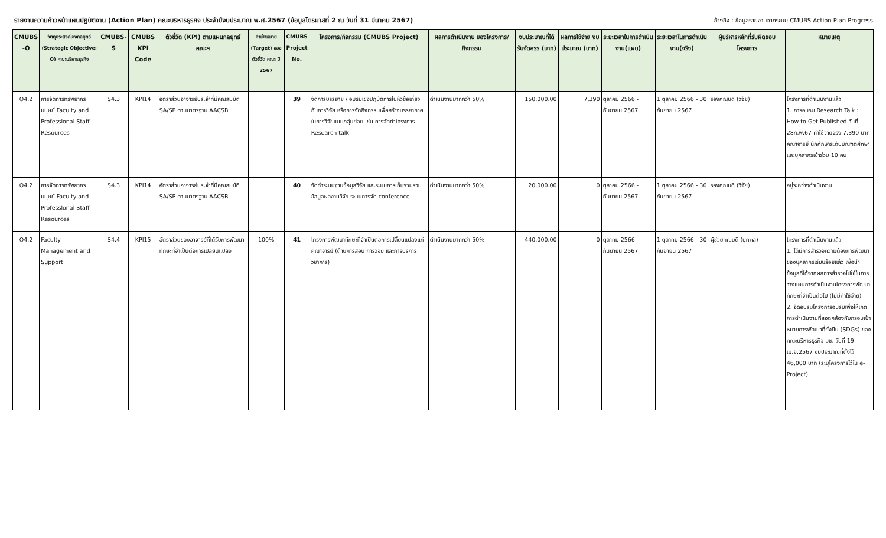รายงานความก้าวหน้าแผนปฏิบัติงาน (Action Plan) คณะบริหารธุรกิจ ประจำปีงบประมาณ พ.ศ.2567 (ข้อมูลไตรมาสที่ 2 ณ วันที่ 31 มีนาคม 2567) อ้างอิง : ข้อมูลรายงานจากระบบ CMUBS Action Plan Progress
| CMUBS -O | วัตถุประสงค์เชิงกลยุทธ์ (Strategic Objective: O) คณะบริหารธุรกิจ | CMUBS-S | CMUBS KPI Code | ตัวชี้วัด (KPI) ตามแผนกลยุทธ์คณะฯ | ค่าเป้าหมาย (Target) ของตัวชี้วัด คณะ ปี 2567 | CMUBS Project No. | โครงการ/กิจกรรม (CMUBS Project) | ผลการดำเนินงาน ของโครงการ/กิจกรรม | งบประมาณที่ได้รับจัดสรร (บาท) | ผลการใช้จ่าย งบประมาณ (บาท) | ระยะเวลาในการดำเนินงาน(แผน) | ระยะเวลาในการดำเนินงาน(จริง) | ผู้บริหารหลักที่รับผิดชอบโครงการ | หมายเหตุ |
| --- | --- | --- | --- | --- | --- | --- | --- | --- | --- | --- | --- | --- | --- | --- |
| O4.2 | การจัดการทรัพยากรมนุษย์ Faculty and Professlonal Staff Resources | S4.3 | KPI14 | อัตราส่วนอาจารย์ประจำที่มีคุณสมบัติ SA/SP ตามมาตรฐาน AACSB | | 39 | จัดการบรรยาย / อบรมเชิงปฏิบัติการในหัวข้อเกี่ยวกับการวิจัย หรือการจัดกิจกรรมเพื่อสร้างบรรยากาศในการวิจัยแบบกลุ่มย่อย เช่น การจัดทำโครงการ Research talk | ดำเนินงานมากกว่า 50% | 150,000.00 | 7,390 | ตุลาคม 2566 - กันยายน 2567 | 1 ตุลาคม 2566 - 30 กันยายน 2567 | รองคณบดี (วิจัย) | โครงการที่ดำเนินงานแล้ว 1. การอบรม Research Talk : How to Get Published วันที่ 28ก.พ.67 ค่าใช้จ่ายจริง 7,390 บาท คณาจารย์ นักศึกษาระดับบัณฑิตศึกษาและบุคลากรเข้าร่วม 10 คน |
| O4.2 | การจัดการทรัพยากรมนุษย์ Faculty and Professlonal Staff Resources | S4.3 | KPI14 | อัตราส่วนอาจารย์ประจำที่มีคุณสมบัติ SA/SP ตามมาตรฐาน AACSB | | 40 | จัดทำระบบฐานข้อมูลวิจัย และระบบการเก็บรวมรวมข้อมูลผลงานวิจัย ระบบการจัด conference | ดำเนินงานมากกว่า 50% | 20,000.00 | 0 | ตุลาคม 2566 - กันยายน 2567 | 1 ตุลาคม 2566 - 30 กันยายน 2567 | รองคณบดี (วิจัย) | อยู่ระหว่างดำเนินงาน |
| O4.2 | Faculty Management and Support | S4.4 | KPI15 | อัตราส่วนของอาจารย์ที่ได้รับการพัฒนาทักษะที่จำเป็นต่อการเปลี่ยนแปลง | 100% | 41 | โครงการพัฒนาทักษะที่จำเป็นต่อการเปลี่ยนแปลงแก่คณาจารย์ (ด้านการสอน การวิจัย และการบริการวิชาการ) | ดำเนินงานมากกว่า 50% | 440,000.00 | 0 | ตุลาคม 2566 - กันยายน 2567 | 1 ตุลาคม 2566 - 30 กันยายน 2567 | ผู้ช่วยคณบดี (บุคคล) | โครงการที่ดำเนินงานแล้ว 1. ได้มีการสำรวจความต้องการพัฒนาของบุคลากรเรียบร้อยแล้ว เพื่อนำข้อมูลที่ได้จากผลการสำรวจไปใช้ในการวางแผนการดำเนินงานโครงการพัฒนาทักษะที่จำเป็นต่อไป (ไม่มีค่าใช้จ่าย) 2. จัดอบรมโครงการอบรมเพื่อให้เกิดการดำเนินงานที่สอดคล้องกับกรอบเป้าหมายการพัฒนาที่ยั่งยืน (SDGs) ของคณะบริหารธุรกิจ มช. วันที่ 19 เม.ย.2567 งบประมาณที่ตั้งไว้ 46,000 บาท (ระบุโครงการไว้ใน e-Project) |